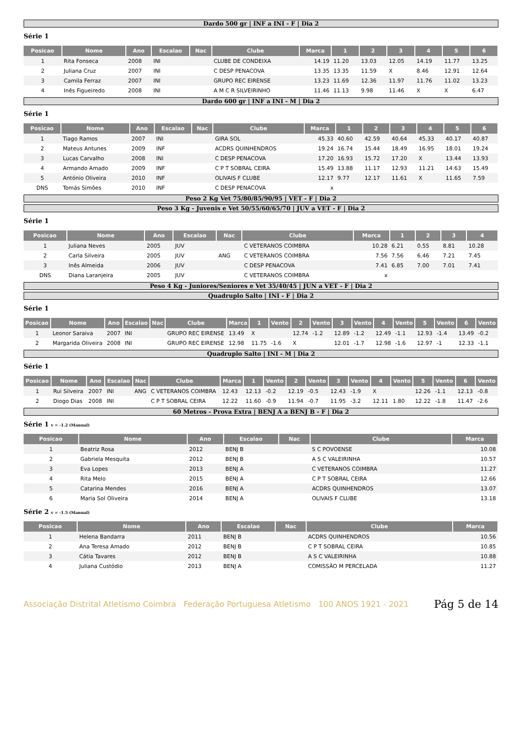Dardo 500 gr | INF a INI - F | Dia 2
Série 1
| Posicao | Nome | Ano | Escalao | Nac | Clube | Marca | 1 | 2 | 3 | 4 | 5 | 6 |
| --- | --- | --- | --- | --- | --- | --- | --- | --- | --- | --- | --- | --- |
| 1 | Rita Fonseca | 2008 | INI | | CLUBE DE CONDEIXA | 14.19 | 11.20 | 13.03 | 12.05 | 14.19 | 11.77 | 13.25 |
| 2 | Juliana Cruz | 2007 | INI | | C DESP PENACOVA | 13.35 | 13.35 | 11.59 | X | 8.46 | 12.91 | 12.64 |
| 3 | Camila Ferraz | 2007 | INI | | GRUPO REC EIRENSE | 13.23 | 11.69 | 12.36 | 11.97 | 11.76 | 11.02 | 13.23 |
| 4 | Inês Figueiredo | 2008 | INI | | A M C R SILVEIRINHO | 11.46 | 11.13 | 9.98 | 11.46 | X | X | 6.47 |
Dardo 600 gr | INF a INI - M | Dia 2
Série 1
| Posicao | Nome | Ano | Escalao | Nac | Clube | Marca | 1 | 2 | 3 | 4 | 5 | 6 |
| --- | --- | --- | --- | --- | --- | --- | --- | --- | --- | --- | --- | --- |
| 1 | Tiago Ramos | 2007 | INI | | GIRA SOL | 45.33 | 40.60 | 42.59 | 40.64 | 45.33 | 40.17 | 40.87 |
| 2 | Mateus Antunes | 2009 | INF | | ACDRS QUINHENDROS | 19.24 | 16.74 | 15.44 | 18.49 | 16.95 | 18.01 | 19.24 |
| 3 | Lucas Carvalho | 2008 | INI | | C DESP PENACOVA | 17.20 | 16.93 | 15.72 | 17.20 | X | 13.44 | 13.93 |
| 4 | Armando Amado | 2009 | INF | | C P T SOBRAL CEIRA | 15.49 | 13.88 | 11.17 | 12.93 | 11.21 | 14.63 | 15.49 |
| 5 | António Oliveira | 2010 | INF | | OLIVAIS F CLUBE | 12.17 | 9.77 | 12.17 | 11.61 | X | 11.65 | 7.59 |
| DNS | Tomás Simões | 2010 | INF | | C DESP PENACOVA | x | | | | | | |
Peso 2 Kg Vet 75/80/85/90/95 | VET - F | Dia 2
Peso 3 Kg - Juvenis e Vet 50/55/60/65/70 | JUV a VET - F | Dia 2
Série 1
| Posicao | Nome | Ano | Escalao | Nac | Clube | Marca | 1 | 2 | 3 | 4 |
| --- | --- | --- | --- | --- | --- | --- | --- | --- | --- | --- |
| 1 | Juliana Neves | 2005 | JUV | | C VETERANOS COIMBRA | 10.28 | 6.21 | 0.55 | 8.81 | 10.28 |
| 2 | Carla Silveira | 2005 | JUV | ANG | C VETERANOS COIMBRA | 7.56 | 7.56 | 6.46 | 7.21 | 7.45 |
| 3 | Inês Almeida | 2006 | JUV | | C DESP PENACOVA | 7.41 | 6.85 | 7.00 | 7.01 | 7.41 |
| DNS | Diana Laranjeira | 2005 | JUV | | C VETERANOS COIMBRA | x | | | | |
Peso 4 Kg - Juniores/Seniores e Vet 35/40/45 | JUN a VET - F | Dia 2
Quadruplo Salto | INI - F | Dia 2
Série 1
| Posicao | Nome | Ano | Escalao | Nac | Clube | Marca | 1 | Vento | 2 | Vento | 3 | Vento | 4 | Vento | 5 | Vento | 6 | Vento |
| --- | --- | --- | --- | --- | --- | --- | --- | --- | --- | --- | --- | --- | --- | --- | --- | --- | --- | --- |
| 1 | Leonor Saraiva | 2007 | INI | | GRUPO REC EIRENSE | 13.49 | X | | 12.74 | -1.2 | 12.89 | -1.2 | 12.49 | -1.1 | 12.93 | -1.4 | 13.49 | -0.2 |
| 2 | Margarida Oliveira | 2008 | INI | | GRUPO REC EIRENSE | 12.98 | 11.75 | -1.6 | X | | 12.01 | -1.7 | 12.98 | -1.6 | 12.97 | -1 | 12.33 | -1.1 |
Quadruplo Salto | INI - M | Dia 2
Série 1
| Posicao | Nome | Ano | Escalao | Nac | Clube | Marca | 1 | Vento | 2 | Vento | 3 | Vento | 4 | Vento | 5 | Vento | 6 | Vento |
| --- | --- | --- | --- | --- | --- | --- | --- | --- | --- | --- | --- | --- | --- | --- | --- | --- | --- | --- |
| 1 | Rui Silveira | 2007 | INI | ANG | C VETERANOS COIMBRA | 12.43 | 12.13 | -0.2 | 12.19 | -0.5 | 12.43 | -1.9 | X | | 12.26 | -1.1 | 12.13 | -0.8 |
| 2 | Diogo Dias | 2008 | INI | | C P T SOBRAL CEIRA | 12.22 | 11.60 | -0.9 | 11.94 | -0.7 | 11.95 | -3.2 | 12.11 | 1.80 | 12.22 | -1.8 | 11.47 | -2.6 |
60 Metros - Prova Extra | BENJ A a BENJ B - F | Dia 2
Série 1 v = -1.2 (Manual)
| Posicao | Nome | Ano | Escalao | Nac | Clube | Marca |
| --- | --- | --- | --- | --- | --- | --- |
| 1 | Beatriz Rosa | 2012 | BENJ B | | S C POVOENSE | 10.08 |
| 2 | Gabriela Mesquita | 2012 | BENJ B | | A S C VALEIRINHA | 10.57 |
| 3 | Eva Lopes | 2013 | BENJ A | | C VETERANOS COIMBRA | 11.27 |
| 4 | Rita Melo | 2015 | BENJ A | | C P T SOBRAL CEIRA | 12.66 |
| 5 | Catarina Mendes | 2016 | BENJ A | | ACDRS QUINHENDROS | 13.07 |
| 6 | Maria Sol Oliveira | 2014 | BENJ A | | OLIVAIS F CLUBE | 13.18 |
Série 2 v = -1.5 (Manual)
| Posicao | Nome | Ano | Escalao | Nac | Clube | Marca |
| --- | --- | --- | --- | --- | --- | --- |
| 1 | Helena Bandarra | 2011 | BENJ B | | ACDRS QUINHENDROS | 10.56 |
| 2 | Ana Teresa Amado | 2012 | BENJ B | | C P T SOBRAL CEIRA | 10.85 |
| 3 | Cátia Tavares | 2012 | BENJ B | | A S C VALEIRINHA | 10.88 |
| 4 | Juliana Custódio | 2013 | BENJ A | | COMISSÃO M PERCELADA | 11.27 |
Associação Distrital Atletismo Coimbra Federação Portuguesa Atletismo 100 ANOS 1921 - 2021
Pág 5 de 14